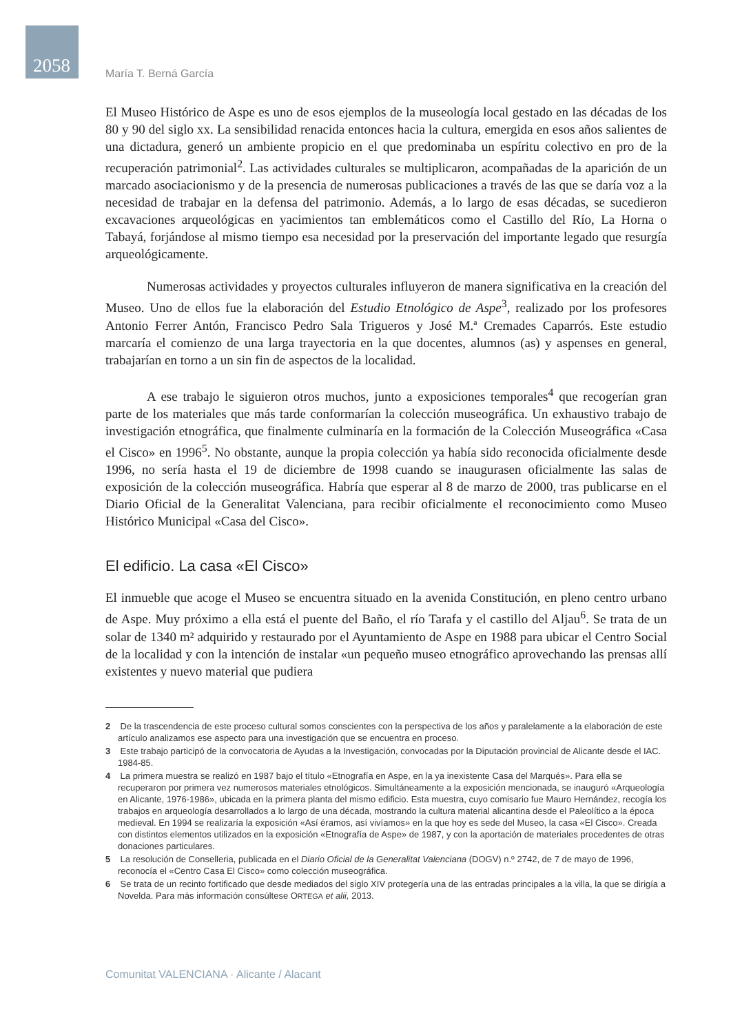2058 María T. Berná García
El Museo Histórico de Aspe es uno de esos ejemplos de la museología local gestado en las décadas de los 80 y 90 del siglo xx. La sensibilidad renacida entonces hacia la cultura, emergida en esos años salientes de una dictadura, generó un ambiente propicio en el que predominaba un espíritu colectivo en pro de la recuperación patrimonial<sup>2</sup>. Las actividades culturales se multiplicaron, acompañadas de la aparición de un marcado asociacionismo y de la presencia de numerosas publicaciones a través de las que se daría voz a la necesidad de trabajar en la defensa del patrimonio. Además, a lo largo de esas décadas, se sucedieron excavaciones arqueológicas en yacimientos tan emblemáticos como el Castillo del Río, La Horna o Tabayá, forjándose al mismo tiempo esa necesidad por la preservación del importante legado que resurgía arqueológicamente.
Numerosas actividades y proyectos culturales influyeron de manera significativa en la creación del Museo. Uno de ellos fue la elaboración del Estudio Etnológico de Aspe<sup>3</sup>, realizado por los profesores Antonio Ferrer Antón, Francisco Pedro Sala Trigueros y José M.ª Cremades Caparrós. Este estudio marcaría el comienzo de una larga trayectoria en la que docentes, alumnos (as) y aspenses en general, trabajarían en torno a un sin fin de aspectos de la localidad.
A ese trabajo le siguieron otros muchos, junto a exposiciones temporales<sup>4</sup> que recogerían gran parte de los materiales que más tarde conformarían la colección museográfica. Un exhaustivo trabajo de investigación etnográfica, que finalmente culminaría en la formación de la Colección Museográfica «Casa el Cisco» en 1996<sup>5</sup>. No obstante, aunque la propia colección ya había sido reconocida oficialmente desde 1996, no sería hasta el 19 de diciembre de 1998 cuando se inaugurasen oficialmente las salas de exposición de la colección museográfica. Habría que esperar al 8 de marzo de 2000, tras publicarse en el Diario Oficial de la Generalitat Valenciana, para recibir oficialmente el reconocimiento como Museo Histórico Municipal «Casa del Cisco».
El edificio. La casa «El Cisco»
El inmueble que acoge el Museo se encuentra situado en la avenida Constitución, en pleno centro urbano de Aspe. Muy próximo a ella está el puente del Baño, el río Tarafa y el castillo del Aljau<sup>6</sup>. Se trata de un solar de 1340 m² adquirido y restaurado por el Ayuntamiento de Aspe en 1988 para ubicar el Centro Social de la localidad y con la intención de instalar «un pequeño museo etnográfico aprovechando las prensas allí existentes y nuevo material que pudiera
2 De la trascendencia de este proceso cultural somos conscientes con la perspectiva de los años y paralelamente a la elaboración de este artículo analizamos ese aspecto para una investigación que se encuentra en proceso.
3 Este trabajo participó de la convocatoria de Ayudas a la Investigación, convocadas por la Diputación provincial de Alicante desde el IAC. 1984-85.
4 La primera muestra se realizó en 1987 bajo el título «Etnografía en Aspe, en la ya inexistente Casa del Marqués». Para ella se recuperaron por primera vez numerosos materiales etnológicos. Simultáneamente a la exposición mencionada, se inauguró «Arqueología en Alicante, 1976-1986», ubicada en la primera planta del mismo edificio. Esta muestra, cuyo comisario fue Mauro Hernández, recogía los trabajos en arqueología desarrollados a lo largo de una década, mostrando la cultura material alicantina desde el Paleolítico a la época medieval. En 1994 se realizaría la exposición «Así éramos, así vivíamos» en la que hoy es sede del Museo, la casa «El Cisco». Creada con distintos elementos utilizados en la exposición «Etnografía de Aspe» de 1987, y con la aportación de materiales procedentes de otras donaciones particulares.
5 La resolución de Conselleria, publicada en el Diario Oficial de la Generalitat Valenciana (DOGV) n.º 2742, de 7 de mayo de 1996, reconocía el «Centro Casa El Cisco» como colección museográfica.
6 Se trata de un recinto fortificado que desde mediados del siglo XIV protegería una de las entradas principales a la villa, la que se dirigía a Novelda. Para más información consúltese ORTEGA et alii, 2013.
Comunitat VALENCIANA · Alicante / Alacant